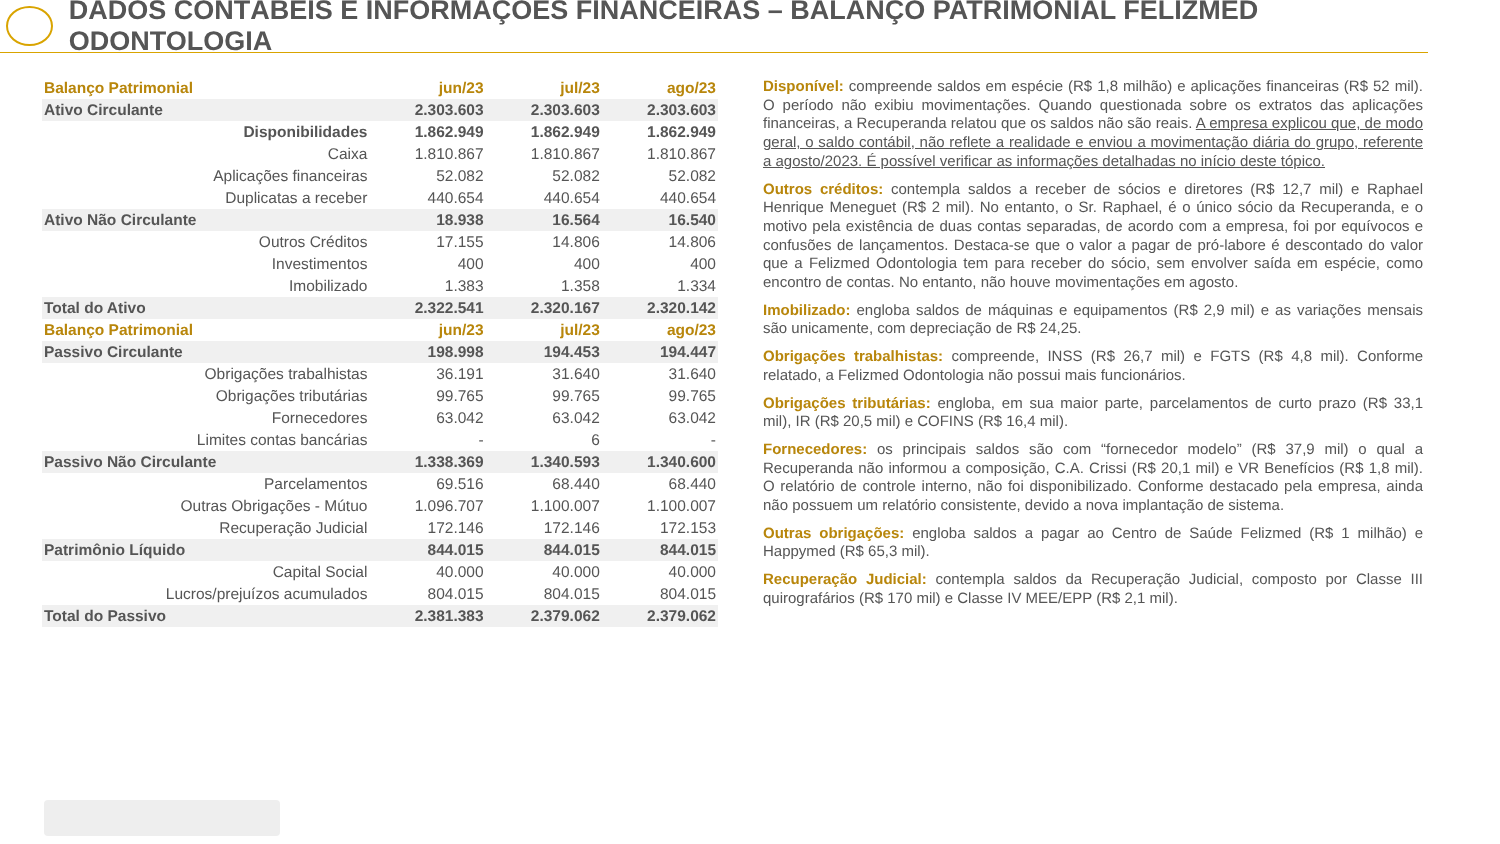DADOS CONTÁBEIS E INFORMAÇÕES FINANCEIRAS – BALANÇO PATRIMONIAL FELIZMED ODONTOLOGIA
| Balanço Patrimonial | jun/23 | jul/23 | ago/23 |
| --- | --- | --- | --- |
| Ativo Circulante | 2.303.603 | 2.303.603 | 2.303.603 |
| Disponibilidades | 1.862.949 | 1.862.949 | 1.862.949 |
| Caixa | 1.810.867 | 1.810.867 | 1.810.867 |
| Aplicações financeiras | 52.082 | 52.082 | 52.082 |
| Duplicatas a receber | 440.654 | 440.654 | 440.654 |
| Ativo Não Circulante | 18.938 | 16.564 | 16.540 |
| Outros Créditos | 17.155 | 14.806 | 14.806 |
| Investimentos | 400 | 400 | 400 |
| Imobilizado | 1.383 | 1.358 | 1.334 |
| Total do Ativo | 2.322.541 | 2.320.167 | 2.320.142 |
| Balanço Patrimonial | jun/23 | jul/23 | ago/23 |
| Passivo Circulante | 198.998 | 194.453 | 194.447 |
| Obrigações trabalhistas | 36.191 | 31.640 | 31.640 |
| Obrigações tributárias | 99.765 | 99.765 | 99.765 |
| Fornecedores | 63.042 | 63.042 | 63.042 |
| Limites contas bancárias | - | 6 | - |
| Passivo Não Circulante | 1.338.369 | 1.340.593 | 1.340.600 |
| Parcelamentos | 69.516 | 68.440 | 68.440 |
| Outras Obrigações - Mútuo | 1.096.707 | 1.100.007 | 1.100.007 |
| Recuperação Judicial | 172.146 | 172.146 | 172.153 |
| Patrimônio Líquido | 844.015 | 844.015 | 844.015 |
| Capital Social | 40.000 | 40.000 | 40.000 |
| Lucros/prejuízos acumulados | 804.015 | 804.015 | 804.015 |
| Total do Passivo | 2.381.383 | 2.379.062 | 2.379.062 |
Disponível: compreende saldos em espécie (R$ 1,8 milhão) e aplicações financeiras (R$ 52 mil). O período não exibiu movimentações. Quando questionada sobre os extratos das aplicações financeiras, a Recuperanda relatou que os saldos não são reais. A empresa explicou que, de modo geral, o saldo contábil, não reflete a realidade e enviou a movimentação diária do grupo, referente a agosto/2023. É possível verificar as informações detalhadas no início deste tópico.
Outros créditos: contempla saldos a receber de sócios e diretores (R$ 12,7 mil) e Raphael Henrique Meneguet (R$ 2 mil). No entanto, o Sr. Raphael, é o único sócio da Recuperanda, e o motivo pela existência de duas contas separadas, de acordo com a empresa, foi por equívocos e confusões de lançamentos. Destaca-se que o valor a pagar de pró-labore é descontado do valor que a Felizmed Odontologia tem para receber do sócio, sem envolver saída em espécie, como encontro de contas. No entanto, não houve movimentações em agosto.
Imobilizado: engloba saldos de máquinas e equipamentos (R$ 2,9 mil) e as variações mensais são unicamente, com depreciação de R$ 24,25.
Obrigações trabalhistas: compreende, INSS (R$ 26,7 mil) e FGTS (R$ 4,8 mil). Conforme relatado, a Felizmed Odontologia não possui mais funcionários.
Obrigações tributárias: engloba, em sua maior parte, parcelamentos de curto prazo (R$ 33,1 mil), IR (R$ 20,5 mil) e COFINS (R$ 16,4 mil).
Fornecedores: os principais saldos são com “fornecedor modelo” (R$ 37,9 mil) o qual a Recuperanda não informou a composição, C.A. Crissi (R$ 20,1 mil) e VR Benefícios (R$ 1,8 mil). O relatório de controle interno, não foi disponibilizado. Conforme destacado pela empresa, ainda não possuem um relatório consistente, devido a nova implantação de sistema.
Outras obrigações: engloba saldos a pagar ao Centro de Saúde Felizmed (R$ 1 milhão) e Happymed (R$ 65,3 mil).
Recuperação Judicial: contempla saldos da Recuperação Judicial, composto por Classe III quirografários (R$ 170 mil) e Classe IV MEE/EPP (R$ 2,1 mil).